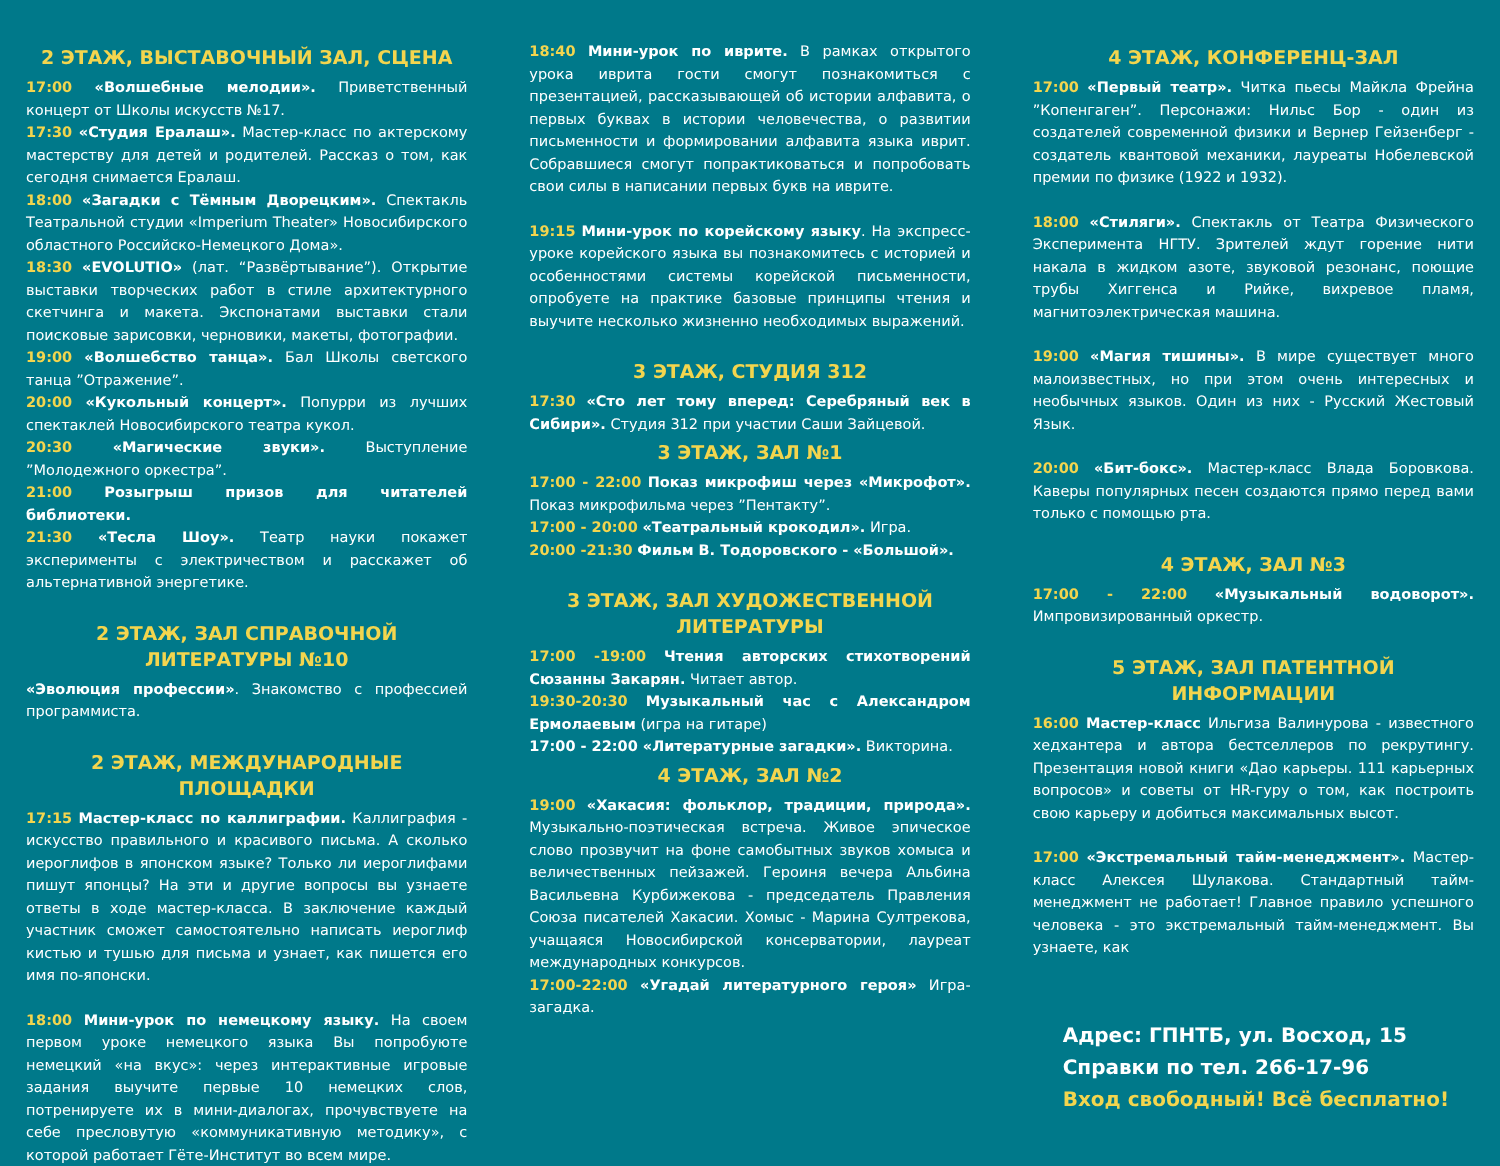2 ЭТАЖ, ВЫСТАВОЧНЫЙ ЗАЛ, СЦЕНА
17:00 «Волшебные мелодии». Приветственный концерт от Школы искусств №17.
17:30 «Студия Ералаш». Мастер-класс по актерскому мастерству для детей и родителей. Рассказ о том, как сегодня снимается Ералаш.
18:00 «Загадки с Тёмным Дворецким». Спектакль Театральной студии «Imperium Theater» Новосибирского областного Российско-Немецкого Дома».
18:30 «EVOLUTIO» (лат. “Развёртывание”). Открытие выставки творческих работ в стиле архитектурного скетчинга и макета. Экспонатами выставки стали поисковые зарисовки, черновики, макеты, фотографии.
19:00 «Волшебство танца». Бал Школы светского танца ”Отражение”.
20:00 «Кукольный концерт». Попурри из лучших спектаклей Новосибирского театра кукол.
20:30 «Магические звуки». Выступление ”Молодежного оркестра”.
21:00 Розыгрыш призов для читателей библиотеки.
21:30 «Тесла Шоу». Театр науки покажет эксперименты с электричеством и расскажет об альтернативной энергетике.
2 ЭТАЖ, ЗАЛ СПРАВОЧНОЙ ЛИТЕРАТУРЫ №10
«Эволюция профессии». Знакомство с профессией программиста.
2 ЭТАЖ, МЕЖДУНАРОДНЫЕ ПЛОЩАДКИ
17:15 Мастер-класс по каллиграфии. Каллиграфия - искусство правильного и красивого письма. А сколько иероглифов в японском языке? Только ли иероглифами пишут японцы? На эти и другие вопросы вы узнаете ответы в ходе мастер-класса. В заключение каждый участник сможет самостоятельно написать иероглиф кистью и тушью для письма и узнает, как пишется его имя по-японски.
18:00 Мини-урок по немецкому языку. На своем первом уроке немецкого языка Вы попробуюте немецкий «на вкус»: через интерактивные игровые задания выучите первые 10 немецких слов, потренируете их в мини-диалогах, прочувствуете на себе пресловутую «коммуникативную методику», с которой работает Гёте-Институт во всем мире.
18:40 Мини-урок по иврите. В рамках открытого урока иврита гости смогут познакомиться с презентацией, рассказывающей об истории алфавита, о первых буквах в истории человечества, о развитии письменности и формировании алфавита языка иврит. Собравшиеся смогут попрактиковаться и попробовать свои силы в написании первых букв на иврите.
19:15 Мини-урок по корейскому языку. На экспресс-уроке корейского языка вы познакомитесь с историей и особенностями системы корейской письменности, опробуете на практике базовые принципы чтения и выучите несколько жизненно необходимых выражений.
3 ЭТАЖ, СТУДИЯ 312
17:30 «Сто лет тому вперед: Серебряный век в Сибири». Студия 312 при участии Саши Зайцевой.
3 ЭТАЖ, ЗАЛ №1
17:00 - 22:00 Показ микрофиш через «Микрофот». Показ микрофильма через ”Пентакту”.
17:00 - 20:00 «Театральный крокодил». Игра.
20:00 -21:30 Фильм В. Тодоровского - «Большой».
3 ЭТАЖ, ЗАЛ ХУДОЖЕСТВЕННОЙ ЛИТЕРАТУРЫ
17:00 -19:00 Чтения авторских стихотворений Сюзанны Закарян. Читает автор.
19:30-20:30 Музыкальный час с Александром Ермолаевым (игра на гитаре)
17:00 - 22:00 «Литературные загадки». Викторина.
4 ЭТАЖ, ЗАЛ №2
19:00 «Хакасия: фольклор, традиции, природа». Музыкально-поэтическая встреча. Живое эпическое слово прозвучит на фоне самобытных звуков хомыса и величественных пейзажей. Героиня вечера Альбина Васильевна Курбижекова - председатель Правления Союза писателей Хакасии. Хомыс - Марина Султрекова, учащаяся Новосибирской консерватории, лауреат международных конкурсов.
17:00-22:00 «Угадай литературного героя» Игра-загадка.
4 ЭТАЖ, КОНФЕРЕНЦ-ЗАЛ
17:00 «Первый театр». Читка пьесы Майкла Фрейна ”Копенгаген”. Персонажи: Нильс Бор - один из создателей современной физики и Вернер Гейзенберг - создатель квантовой механики, лауреаты Нобелевской премии по физике (1922 и 1932).
18:00 «Стиляги». Спектакль от Театра Физического Эксперимента НГТУ. Зрителей ждут горение нити накала в жидком азоте, звуковой резонанс, поющие трубы Хиггенса и Рийке, вихревое пламя, магнитоэлектрическая машина.
19:00 «Магия тишины». В мире существует много малоизвестных, но при этом очень интересных и необычных языков. Один из них - Русский Жестовый Язык.
20:00 «Бит-бокс». Мастер-класс Влада Боровкова. Каверы популярных песен создаются прямо перед вами только с помощью рта.
4 ЭТАЖ, ЗАЛ №3
17:00 - 22:00 «Музыкальный водоворот». Импровизированный оркестр.
5 ЭТАЖ, ЗАЛ ПАТЕНТНОЙ ИНФОРМАЦИИ
16:00 Мастер-класс Ильгиза Валинурова - известного хедхантера и автора бестселлеров по рекрутингу. Презентация новой книги «Дао карьеры. 111 карьерных вопросов» и советы от HR-гуру о том, как построить свою карьеру и добиться максимальных высот.
17:00 «Экстремальный тайм-менеджмент». Мастер-класс Алексея Шулакова. Стандартный тайм-менеджмент не работает! Главное правило успешного человека - это экстремальный тайм-менеджмент. Вы узнаете, как
Адрес: ГПНТБ, ул. Восход, 15
Справки по тел. 266-17-96
Вход свободный! Всё бесплатно!